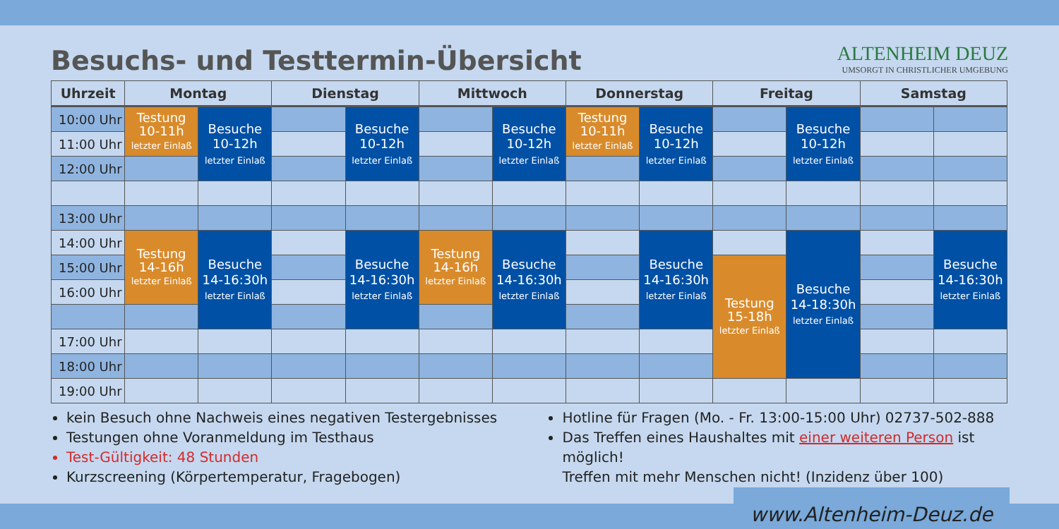Besuchs- und Testtermin-Übersicht
ALTENHEIM DEUZ
UMSORGT IN CHRISTLICHER UMGEBUNG
| Uhrzeit | Montag | | Dienstag | | Mittwoch | | Donnerstag | | Freitag | | Samstag | |
| --- | --- | --- | --- | --- | --- | --- | --- | --- | --- | --- | --- | --- |
| 10:00 Uhr | Testung 10-11h letzter Einlaß | Besuche 10-12h letzter Einlaß | | Besuche 10-12h letzter Einlaß | | Besuche 10-12h letzter Einlaß | Testung 10-11h letzter Einlaß | Besuche 10-12h letzter Einlaß | | Besuche 10-12h letzter Einlaß | | |
| 11:00 Uhr | | | | | | | | | | | | |
| 12:00 Uhr | | | | | | | | | | | | |
| 13:00 Uhr | | | | | | | | | | | | |
| 14:00 Uhr | Testung 14-16h letzter Einlaß | Besuche 14-16:30h letzter Einlaß | | Besuche 14-16:30h letzter Einlaß | Testung 14-16h letzter Einlaß | Besuche 14-16:30h letzter Einlaß | | Besuche 14-16:30h letzter Einlaß | | Besuche 14-18:30h letzter Einlaß | | Besuche 14-16:30h letzter Einlaß |
| 15:00 Uhr | | | | | | | | | Testung 15-18h letzter Einlaß | | | |
| 16:00 Uhr | | | | | | | | | | | | |
| 17:00 Uhr | | | | | | | | | | | | |
| 18:00 Uhr | | | | | | | | | | | | |
| 19:00 Uhr | | | | | | | | | | | | |
kein Besuch ohne Nachweis eines negativen Testergebnisses
Testungen ohne Voranmeldung im Testhaus
Test-Gültigkeit: 48 Stunden
Kurzscreening (Körpertemperatur, Fragebogen)
Hotline für Fragen (Mo. - Fr. 13:00-15:00 Uhr) 02737-502-888
Das Treffen eines Haushaltes mit einer weiteren Person ist möglich!
Treffen mit mehr Menschen nicht! (Inzidenz über 100)
www.Altenheim-Deuz.de